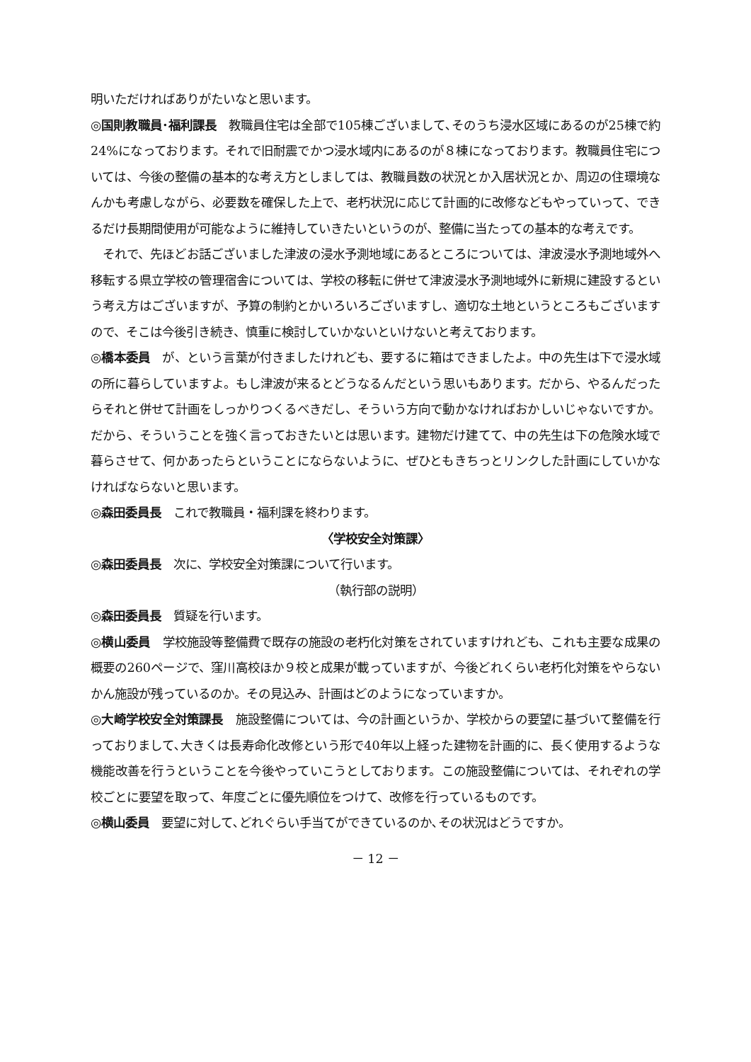明いただければありがたいなと思います。
◎国則教職員･福利課長　教職員住宅は全部で105棟ございまして､そのうち浸水区域にあるのが25棟で約24%になっております。それで旧耐震でかつ浸水域内にあるのが８棟になっております。教職員住宅については、今後の整備の基本的な考え方としましては、教職員数の状況とか入居状況とか、周辺の住環境なんかも考慮しながら、必要数を確保した上で、老朽状況に応じて計画的に改修などもやっていって、できるだけ長期間使用が可能なように維持していきたいというのが、整備に当たっての基本的な考えです。
　それで、先ほどお話ございました津波の浸水予測地域にあるところについては、津波浸水予測地域外へ移転する県立学校の管理宿舎については、学校の移転に併せて津波浸水予測地域外に新規に建設するという考え方はございますが、予算の制約とかいろいろございますし、適切な土地というところもございますので、そこは今後引き続き、慎重に検討していかないといけないと考えております。
◎橋本委員　が、という言葉が付きましたけれども、要するに箱はできましたよ。中の先生は下で浸水域の所に暮らしていますよ。もし津波が来るとどうなるんだという思いもあります。だから、やるんだったらそれと併せて計画をしっかりつくるべきだし、そういう方向で動かなければおかしいじゃないですか。だから、そういうことを強く言っておきたいとは思います。建物だけ建てて、中の先生は下の危険水域で暮らさせて、何かあったらということにならないように、ぜひともきちっとリンクした計画にしていかなければならないと思います。
◎森田委員長　これで教職員・福利課を終わります。
〈学校安全対策課〉
◎森田委員長　次に、学校安全対策課について行います。
（執行部の説明）
◎森田委員長　質疑を行います。
◎横山委員　学校施設等整備費で既存の施設の老朽化対策をされていますけれども、これも主要な成果の概要の260ページで、窪川高校ほか９校と成果が載っていますが、今後どれくらい老朽化対策をやらないかん施設が残っているのか。その見込み、計画はどのようになっていますか。
◎大崎学校安全対策課長　施設整備については、今の計画というか、学校からの要望に基づいて整備を行っておりまして､大きくは長寿命化改修という形で40年以上経った建物を計画的に、長く使用するような機能改善を行うということを今後やっていこうとしております。この施設整備については、それぞれの学校ごとに要望を取って、年度ごとに優先順位をつけて、改修を行っているものです。
◎横山委員　要望に対して､どれぐらい手当てができているのか､その状況はどうですか。
－ 12 －